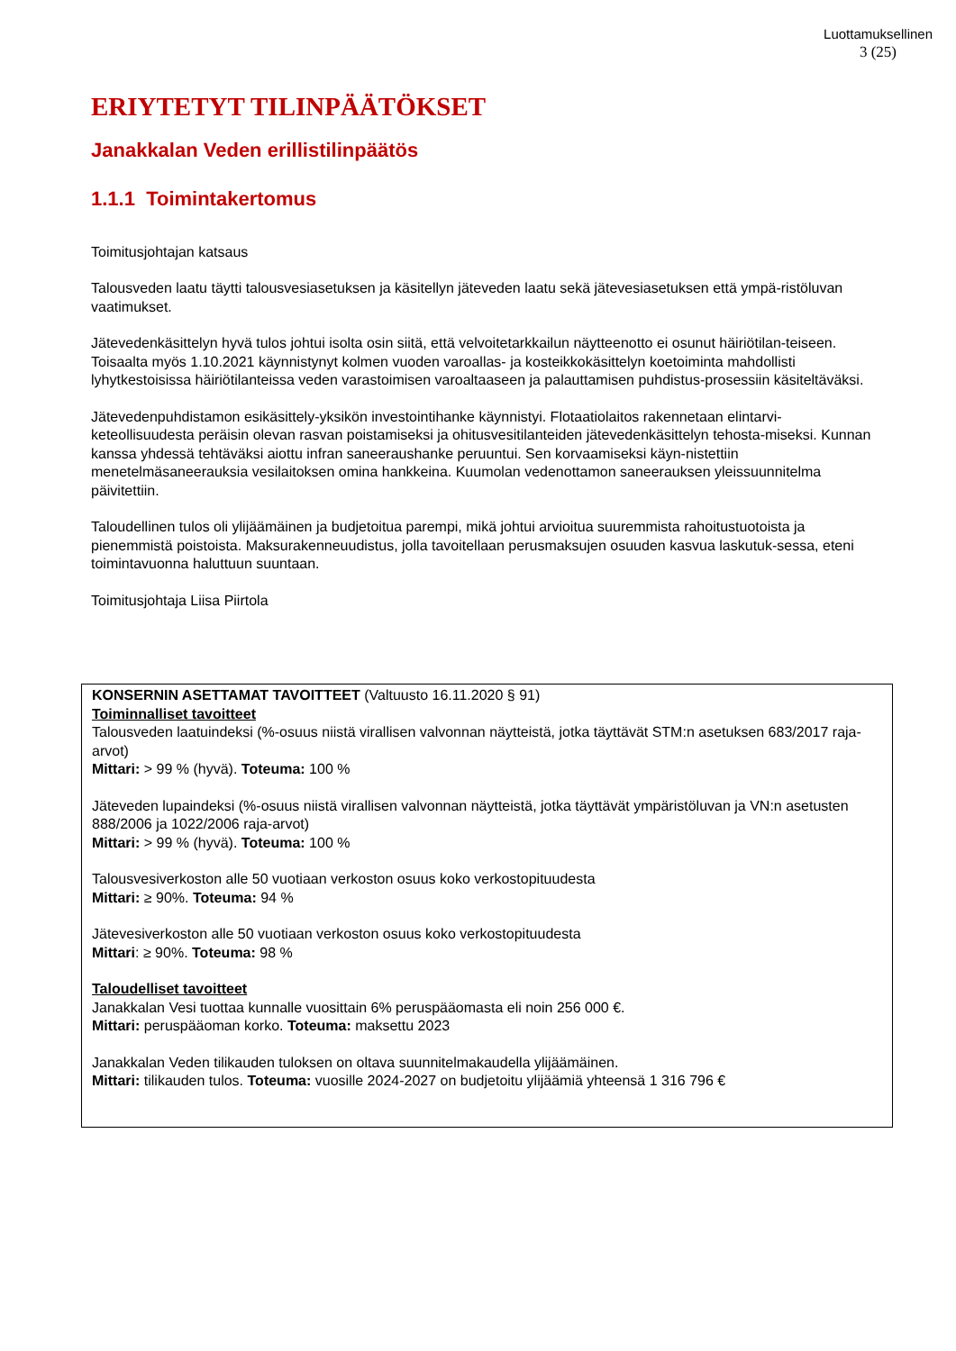Luottamuksellinen
3 (25)
ERIYTETYT TILINPÄÄTÖKSET
Janakkalan Veden erillistilinpäätös
1.1.1 Toimintakertomus
Toimitusjohtajan katsaus
Talousveden laatu täytti talousvesiasetuksen ja käsitellyn jäteveden laatu sekä jätevesiasetuksen että ympä-ristöluvan vaatimukset.
Jätevedenkäsittelyn hyvä tulos johtui isolta osin siitä, että velvoitetarkkailun näytteenotto ei osunut häiriötilan-teiseen. Toisaalta myös 1.10.2021 käynnistynyt kolmen vuoden varoallas- ja kosteikkokäsittelyn koetoiminta mahdollisti lyhytkestoisissa häiriötilanteissa veden varastoimisen varoaltaaseen ja palauttamisen puhdistus-prosessiin käsiteltäväksi.
Jätevedenpuhdistamon esikäsittely-yksikön investointihanke käynnistyi. Flotaatiolaitos rakennetaan elintarvi-keteollisuudesta peräisin olevan rasvan poistamiseksi ja ohitusvesitilanteiden jätevedenkäsittelyn tehosta-miseksi. Kunnan kanssa yhdessä tehtäväksi aiottu infran saneeraushanke peruuntui. Sen korvaamiseksi käyn-nistettiin menetelmäsaneerauksia vesilaitoksen omina hankkeina. Kuumolan vedenottamon saneerauksen yleissuunnitelma päivitettiin.
Taloudellinen tulos oli ylijäämäinen ja budjetoitua parempi, mikä johtui arvioitua suuremmista rahoitustuotoista ja pienemmistä poistoista. Maksurakenneuudistus, jolla tavoitellaan perusmaksujen osuuden kasvua laskutuk-sessa, eteni toimintavuonna haluttuun suuntaan.
Toimitusjohtaja Liisa Piirtola
KONSERNIN ASETTAMAT TAVOITTEET (Valtuusto 16.11.2020 § 91)
Toiminnalliset tavoitteet
Talousveden laatuindeksi (%-osuus niistä virallisen valvonnan näytteistä, jotka täyttävät STM:n asetuksen 683/2017 raja-arvot)
Mittari: > 99 % (hyvä). Toteuma: 100 %
Jäteveden lupaindeksi (%-osuus niistä virallisen valvonnan näytteistä, jotka täyttävät ympäristöluvan ja VN:n asetusten 888/2006 ja 1022/2006 raja-arvot)
Mittari: > 99 % (hyvä). Toteuma: 100 %
Talousvesiverkoston alle 50 vuotiaan verkoston osuus koko verkostopituudesta
Mittari: ≥ 90%. Toteuma: 94 %
Jätevesiverkoston alle 50 vuotiaan verkoston osuus koko verkostopituudesta
Mittari: ≥ 90%. Toteuma: 98 %
Taloudelliset tavoitteet
Janakkalan Vesi tuottaa kunnalle vuosittain 6% peruspääomasta eli noin 256 000 €.
Mittari: peruspääoman korko. Toteuma: maksettu 2023
Janakkalan Veden tilikauden tuloksen on oltava suunnitelmakaudella ylijäämäinen.
Mittari: tilikauden tulos. Toteuma: vuosille 2024-2027 on budjetoitu ylijäämiä yhteensä 1 316 796 €